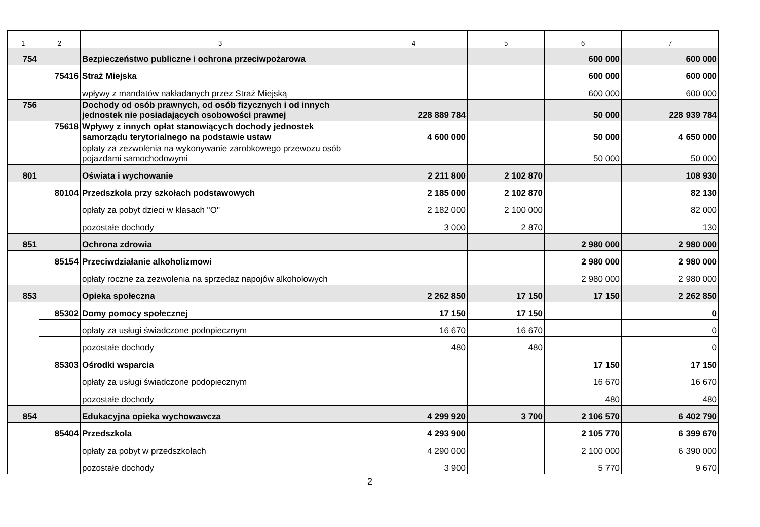| 1 | 2 | 3 | 4 | 5 | 6 | 7 |
| --- | --- | --- | --- | --- | --- | --- |
| 754 | | Bezpieczeństwo publiczne i ochrona przeciwpożarowa | | | 600 000 | 600 000 |
| | 75416 | Straż Miejska | | | 600 000 | 600 000 |
| | | wpływy z mandatów nakładanych przez Straż Miejską | | | 600 000 | 600 000 |
| 756 | | Dochody od osób prawnych, od osób fizycznych i od innych jednostek nie posiadających osobowości prawnej | 228 889 784 | | 50 000 | 228 939 784 |
| | 75618 | Wpływy z innych opłat stanowiących dochody jednostek samorządu terytorialnego na podstawie ustaw | 4 600 000 | | 50 000 | 4 650 000 |
| | | opłaty za zezwolenia na wykonywanie zarobkowego przewozu osób pojazdami samochodowymi | | | 50 000 | 50 000 |
| 801 | | Oświata i wychowanie | 2 211 800 | 2 102 870 | | 108 930 |
| | 80104 | Przedszkola przy szkołach podstawowych | 2 185 000 | 2 102 870 | | 82 130 |
| | | opłaty za pobyt dzieci w klasach "O" | 2 182 000 | 2 100 000 | | 82 000 |
| | | pozostałe dochody | 3 000 | 2 870 | | 130 |
| 851 | | Ochrona zdrowia | | | 2 980 000 | 2 980 000 |
| | 85154 | Przeciwdziałanie alkoholizmowi | | | 2 980 000 | 2 980 000 |
| | | opłaty roczne za zezwolenia na sprzedaż napojów alkoholowych | | | 2 980 000 | 2 980 000 |
| 853 | | Opieka społeczna | 2 262 850 | 17 150 | 17 150 | 2 262 850 |
| | 85302 | Domy pomocy społecznej | 17 150 | 17 150 | | 0 |
| | | opłaty za usługi świadczone podopiecznym | 16 670 | 16 670 | | 0 |
| | | pozostałe dochody | 480 | 480 | | 0 |
| | 85303 | Ośrodki wsparcia | | | 17 150 | 17 150 |
| | | opłaty za usługi świadczone podopiecznym | | | 16 670 | 16 670 |
| | | pozostałe dochody | | | 480 | 480 |
| 854 | | Edukacyjna opieka wychowawcza | 4 299 920 | 3 700 | 2 106 570 | 6 402 790 |
| | 85404 | Przedszkola | 4 293 900 | | 2 105 770 | 6 399 670 |
| | | opłaty za pobyt w przedszkolach | 4 290 000 | | 2 100 000 | 6 390 000 |
| | | pozostałe dochody | 3 900 | | 5 770 | 9 670 |
2